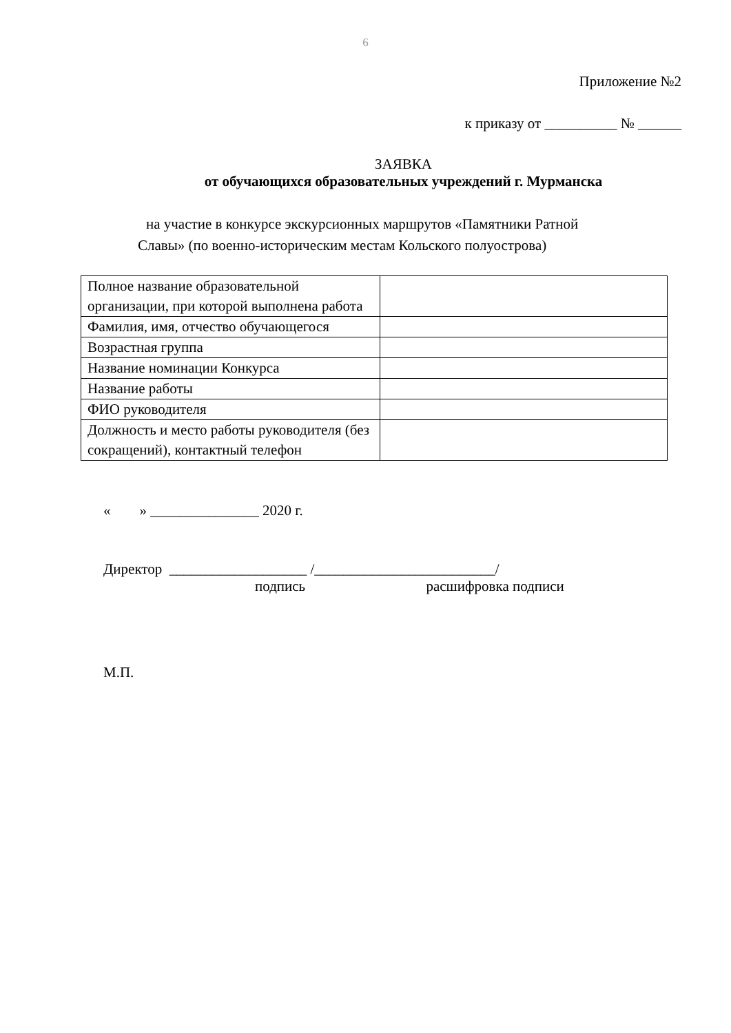6
Приложение №2
к приказу от __________ № ______
ЗАЯВКА
от обучающихся образовательных учреждений г. Мурманска
на участие в конкурсе экскурсионных маршрутов «Памятники Ратной
Славы» (по военно-историческим местам Кольского полуострова)
| Полное название образовательной организации, при которой выполнена работа | |
| Фамилия, имя, отчество обучающегося | |
| Возрастная группа | |
| Название номинации Конкурса | |
| Название работы | |
| ФИО руководителя | |
| Должность и место работы руководителя (без сокращений), контактный телефон | |
« » _______________ 2020 г.
Директор ___________________ /_________________________/
подпись расшифровка подписи
М.П.